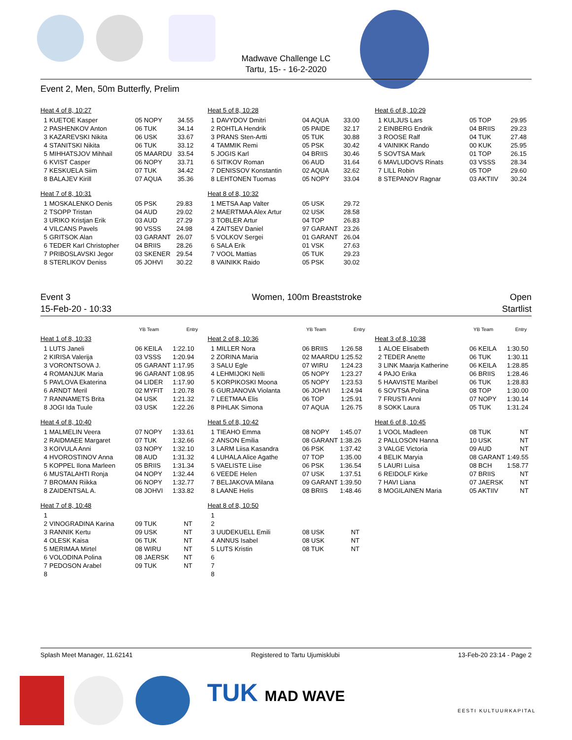Madwave Challenge LC
Tartu, 15- - 16-2-2020
Event 2, Men, 50m Butterfly, Prelim
Heat 4 of 8, 10:27
| 1 | KUETOE Kasper | 05 NOPY | 34.55 |
| 2 | PASHENKOV Anton | 06 TUK | 34.14 |
| 3 | KAZAREVSKI Nikita | 06 USK | 33.67 |
| 4 | STANITSKI Nikita | 06 TUK | 33.12 |
| 5 | MIHHATSJOV Mihhail | 05 MAARDU | 33.54 |
| 6 | KVIST Casper | 06 NOPY | 33.71 |
| 7 | KESKUELA Siim | 07 TUK | 34.42 |
| 8 | BALAJEV Kirill | 07 AQUA | 35.36 |
Heat 5 of 8, 10:28
| 1 | DAVYDOV Dmitri | 04 AQUA | 33.00 |
| 2 | ROHTLA Hendrik | 05 PAIDE | 32.17 |
| 3 | PRANS Sten-Artti | 05 TUK | 30.88 |
| 4 | TAMMIK Remi | 05 PSK | 30.42 |
| 5 | JOGIS Karl | 04 BRIIS | 30.46 |
| 6 | SITIKOV Roman | 06 AUD | 31.64 |
| 7 | DENISSOV Konstantin | 02 AQUA | 32.62 |
| 8 | LEHTONEN Tuomas | 05 NOPY | 33.04 |
Heat 6 of 8, 10:29
| 1 | KULJUS Lars | 05 TOP | 29.95 |
| 2 | EINBERG Endrik | 04 BRIIS | 29.23 |
| 3 | ROOSE Ralf | 04 TUK | 27.48 |
| 4 | VAINIKK Rando | 00 KUK | 25.95 |
| 5 | SOVTSA Mark | 01 TOP | 26.15 |
| 6 | MAVLUDOVS Rinats | 03 VSSS | 28.34 |
| 7 | LILL Robin | 05 TOP | 29.60 |
| 8 | STEPANOV Ragnar | 03 AKTIIV | 30.24 |
Heat 7 of 8, 10:31
| 1 | MOSKALENKO Denis | 05 PSK | 29.83 |
| 2 | TSOPP Tristan | 04 AUD | 29.02 |
| 3 | URIKO Kristjan Erik | 03 AUD | 27.29 |
| 4 | VILCANS Pavels | 90 VSSS | 24.98 |
| 5 | GRITSOK Alan | 03 GARANT | 26.07 |
| 6 | TEDER Karl Christopher | 04 BRIIS | 28.26 |
| 7 | PRIBOSLAVSKI Jegor | 03 SKENER | 29.54 |
| 8 | STERLIKOV Deniss | 05 JOHVI | 30.22 |
Heat 8 of 8, 10:32
| 1 | METSA Aap Valter | 05 USK | 29.72 |
| 2 | MAERTMAA Alex Artur | 02 USK | 28.58 |
| 3 | TOBLER Artur | 04 TOP | 26.83 |
| 4 | ZAITSEV Daniel | 97 GARANT | 23.26 |
| 5 | VOLKOV Sergei | 01 GARANT | 26.04 |
| 6 | SALA Erik | 01 VSK | 27.63 |
| 7 | VOOL Mattias | 05 TUK | 29.23 |
| 8 | VAINIKK Raido | 05 PSK | 30.02 |
Event 3
15-Feb-20 - 10:33
Women, 100m Breaststroke Open
Startlist
YB Team Entry
Heat 1 of 8, 10:33
| 1 | LUTS Janeli | 06 KEILA | 1:22.10 |
| 2 | KIRISA Valerija | 03 VSSS | 1:20.94 |
| 3 | VORONTSOVA J. | 05 GARANT | 1:17.95 |
| 4 | ROMANJUK Maria | 96 GARANT | 1:08.95 |
| 5 | PAVLOVA Ekaterina | 04 LIDER | 1:17.90 |
| 6 | ARNDT Meril | 02 MYFIT | 1:20.78 |
| 7 | RANNAMETS Brita | 04 USK | 1:21.32 |
| 8 | JOGI Ida Tuule | 03 USK | 1:22.26 |
YB Team Entry
Heat 2 of 8, 10:36
| 1 | MILLER Nora | 06 BRIIS | 1:26.58 |
| 2 | ZORINA Maria | 02 MAARDU | 1:25.52 |
| 3 | SALU Egle | 07 WIRU | 1:24.23 |
| 4 | LEHMIJOKI Nelli | 05 NOPY | 1:23.27 |
| 5 | KORPIKOSKI Moona | 05 NOPY | 1:23.53 |
| 6 | GURJANOVA Violanta | 06 JOHVI | 1:24.94 |
| 7 | LEETMAA Elis | 06 TOP | 1:25.91 |
| 8 | PIHLAK Simona | 07 AQUA | 1:26.75 |
YB Team Entry
Heat 3 of 8, 10:38
| 1 | ALOE Elisabeth | 06 KEILA | 1:30.50 |
| 2 | TEDER Anette | 06 TUK | 1:30.11 |
| 3 | LINK Maarja Katherine | 06 KEILA | 1:28.85 |
| 4 | PAJO Erika | 06 BRIIS | 1:28.46 |
| 5 | HAAVISTE Maribel | 06 TUK | 1:28.83 |
| 6 | SOVTSA Polina | 08 TOP | 1:30.00 |
| 7 | FRUSTI Anni | 07 NOPY | 1:30.14 |
| 8 | SOKK Laura | 05 TUK | 1:31.24 |
Heat 4 of 8, 10:40
| 1 | MALMELIN Veera | 07 NOPY | 1:33.61 |
| 2 | RAIDMAEE Margaret | 07 TUK | 1:32.66 |
| 3 | KOIVULA Anni | 03 NOPY | 1:32.10 |
| 4 | HVOROSTINOV Anna | 08 AUD | 1:31.32 |
| 5 | KOPPEL Ilona Marleen | 05 BRIIS | 1:31.34 |
| 6 | MUSTALAHTI Ronja | 04 NOPY | 1:32.44 |
| 7 | BROMAN Riikka | 06 NOPY | 1:32.77 |
| 8 | ZAIDENTSAL A. | 08 JOHVI | 1:33.82 |
Heat 5 of 8, 10:42
| 1 | TIEAHO Emma | 08 NOPY | 1:45.07 |
| 2 | ANSON Emilia | 08 GARANT | 1:38.26 |
| 3 | LARM Liisa Kasandra | 06 PSK | 1:37.42 |
| 4 | LUHALA Alice Agathe | 07 TOP | 1:35.00 |
| 5 | VAELISTE Liise | 06 PSK | 1:36.54 |
| 6 | VEEDE Helen | 07 USK | 1:37.51 |
| 7 | BELJAKOVA Milana | 09 GARANT | 1:39.50 |
| 8 | LAANE Helis | 08 BRIIS | 1:48.46 |
Heat 6 of 8, 10:45
| 1 | VOOL Madleen | 08 TUK | NT |
| 2 | PALLOSON Hanna | 10 USK | NT |
| 3 | VALGE Victoria | 09 AUD | NT |
| 4 | BELIK Maryia | 08 GARANT | 1:49.55 |
| 5 | LAURI Luisa | 08 BCH | 1:58.77 |
| 6 | REIDOLF Kirke | 07 BRIIS | NT |
| 7 | HAVI Liana | 07 JAERSK | NT |
| 8 | MOGILAINEN Maria | 05 AKTIIV | NT |
Heat 7 of 8, 10:48
| 1 | | | |
| 2 | VINOGRADINA Karina | 09 TUK | NT |
| 3 | RANNIK Kertu | 09 USK | NT |
| 4 | OLESK Kaisa | 06 TUK | NT |
| 5 | MERIMAA Mirtel | 08 WIRU | NT |
| 6 | VOLODINA Polina | 08 JAERSK | NT |
| 7 | PEDOSON Arabel | 09 TUK | NT |
| 8 | | | |
Heat 8 of 8, 10:50
| 1 | | | |
| 2 | | | |
| 3 | UUDEKUELL Emili | 08 USK | NT |
| 4 | ANNUS Isabel | 08 USK | NT |
| 5 | LUTS Kristin | 08 TUK | NT |
| 6 | | | |
| 7 | | | |
| 8 | | | |
Splash Meet Manager, 11.62141 Registered to Tartu Ujumisklubi 13-Feb-20 23:14 - Page 2
TUK MAD WAVE
EESTI KULTUURKAPITAL